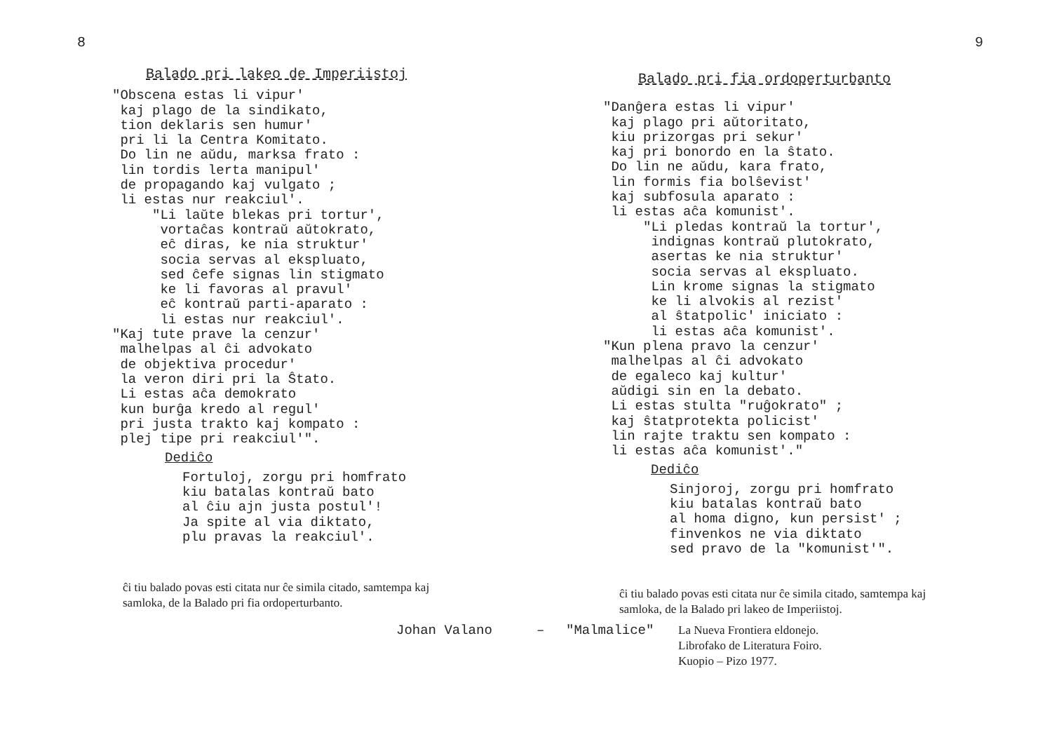8
Balado pri lakeo de Imperiistoj
"Obscena estas li vipur'
 kaj plago de la sindikato,
 tion deklaris sen humur'
 pri li la Centra Komitato.
 Do lin ne aŭdu, marksa frato :
 lin tordis lerta manipul'
 de propagando kaj vulgato ;
 li estas nur reakciul'.
     "Li laŭte blekas pri tortur',
      vortaĉas kontraŭ aŭtokrato,
      eĉ diras, ke nia struktur'
      socia servas al ekspluato,
      sed ĉefe signas lin stigmato
      ke li favoras al pravul'
      eĉ kontraŭ parti-aparato :
      li estas nur reakciul'.
"Kaj tute prave la cenzur'
 malhelpas al ĉi advokato
 de objektiva procedur'
 la veron diri pri la Ŝtato.
 Li estas aĉa demokrato
 kun burĝa kredo al regul'
 pri justa trakto kaj kompato :
 plej tipe pri reakciul'".
Dediĉo
Fortuloj, zorgu pri homfrato
kiu batalas kontraŭ bato
al ĉiu ajn justa postul'!
Ja spite al via diktato,
plu pravas la reakciul'.
ĉi tiu balado povas esti citata nur ĉe simila citado, samtempa kaj samloka, de la Balado pri fia ordoperturbanto.
9
Balado pri fia ordoperturbanto
"Danĝera estas li vipur'
 kaj plago pri aŭtoritato,
 kiu prizorgas pri sekur'
 kaj pri bonordo en la ŝtato.
 Do lin ne aŭdu, kara frato,
 lin formis fia bolŝevist'
 kaj subfosula aparato :
 li estas aĉa komunist'.
     "Li pledas kontraŭ la tortur',
      indignas kontraŭ plutokrato,
      asertas ke nia struktur'
      socia servas al ekspluato.
      Lin krome signas la stigmato
      ke li alvokis al rezist'
      al ŝtatpolic' iniciato :
      li estas aĉa komunist'.
"Kun plena pravo la cenzur'
 malhelpas al ĉi advokato
 de egaleco kaj kultur'
 aŭdigi sin en la debato.
 Li estas stulta "ruĝokrato" ;
 kaj ŝtatprotekta policist'
 lin rajte traktu sen kompato :
 li estas aĉa komunist'."
Dediĉo
Sinjoroj, zorgu pri homfrato
kiu batalas kontraŭ bato
al homa digno, kun persist' ;
finvenkos ne via diktato
sed pravo de la "komunist'".
ĉi tiu balado povas esti citata nur ĉe simila citado, samtempa kaj samloka, de la Balado pri lakeo de Imperiistoj.
Johan Valano – "Malmalice" La Nueva Frontiera eldonejo.
Librofako de Literatura Foiro.
Kuopio – Pizo 1977.